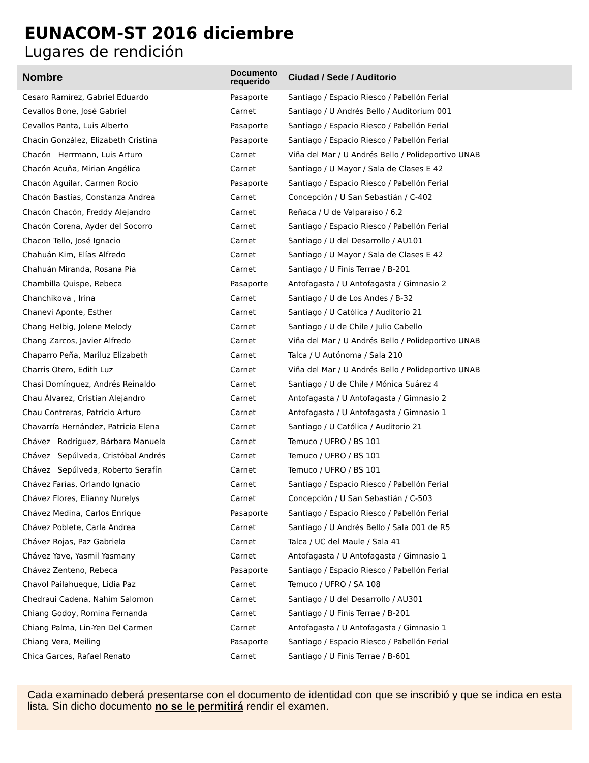EUNACOM-ST 2016 diciembre
Lugares de rendición
| Nombre | Documento requerido | Ciudad / Sede / Auditorio |
| --- | --- | --- |
| Cesaro Ramírez, Gabriel Eduardo | Pasaporte | Santiago / Espacio Riesco / Pabellón Ferial |
| Cevallos Bone, José Gabriel | Carnet | Santiago / U Andrés Bello / Auditorium 001 |
| Cevallos Panta, Luis Alberto | Pasaporte | Santiago / Espacio Riesco / Pabellón Ferial |
| Chacin González, Elizabeth Cristina | Pasaporte | Santiago / Espacio Riesco / Pabellón Ferial |
| Chacón Herrmann, Luis Arturo | Carnet | Viña del Mar / U Andrés Bello / Polideportivo UNAB |
| Chacón Acuña, Mirian Angélica | Carnet | Santiago / U Mayor / Sala de Clases E 42 |
| Chacón Aguilar, Carmen Rocío | Pasaporte | Santiago / Espacio Riesco / Pabellón Ferial |
| Chacón Bastías, Constanza Andrea | Carnet | Concepción / U San Sebastián / C-402 |
| Chacón Chacón, Freddy Alejandro | Carnet | Reñaca / U de Valparaíso / 6.2 |
| Chacón Corena, Ayder del Socorro | Carnet | Santiago / Espacio Riesco / Pabellón Ferial |
| Chacon Tello, José Ignacio | Carnet | Santiago / U del Desarrollo / AU101 |
| Chahuán Kim, Elías Alfredo | Carnet | Santiago / U Mayor / Sala de Clases E 42 |
| Chahuán Miranda, Rosana Pía | Carnet | Santiago / U Finis Terrae / B-201 |
| Chambilla Quispe, Rebeca | Pasaporte | Antofagasta / U Antofagasta / Gimnasio 2 |
| Chanchikova , Irina | Carnet | Santiago / U de Los Andes / B-32 |
| Chanevi Aponte, Esther | Carnet | Santiago / U Católica / Auditorio 21 |
| Chang Helbig, Jolene Melody | Carnet | Santiago / U de Chile / Julio Cabello |
| Chang Zarcos, Javier Alfredo | Carnet | Viña del Mar / U Andrés Bello / Polideportivo UNAB |
| Chaparro Peña, Mariluz Elizabeth | Carnet | Talca / U Autónoma / Sala 210 |
| Charris Otero, Edith Luz | Carnet | Viña del Mar / U Andrés Bello / Polideportivo UNAB |
| Chasi Domínguez, Andrés Reinaldo | Carnet | Santiago / U de Chile / Mónica Suárez 4 |
| Chau Álvarez, Cristian Alejandro | Carnet | Antofagasta / U Antofagasta / Gimnasio 2 |
| Chau Contreras, Patricio Arturo | Carnet | Antofagasta / U Antofagasta / Gimnasio 1 |
| Chavarría Hernández, Patricia Elena | Carnet | Santiago / U Católica / Auditorio 21 |
| Chávez Rodríguez, Bárbara Manuela | Carnet | Temuco / UFRO / BS 101 |
| Chávez Sepúlveda, Cristóbal Andrés | Carnet | Temuco / UFRO / BS 101 |
| Chávez Sepúlveda, Roberto Serafín | Carnet | Temuco / UFRO / BS 101 |
| Chávez Farías, Orlando Ignacio | Carnet | Santiago / Espacio Riesco / Pabellón Ferial |
| Chávez Flores, Elianny Nurelys | Carnet | Concepción / U San Sebastián / C-503 |
| Chávez Medina, Carlos Enrique | Pasaporte | Santiago / Espacio Riesco / Pabellón Ferial |
| Chávez Poblete, Carla Andrea | Carnet | Santiago / U Andrés Bello / Sala 001 de R5 |
| Chávez Rojas, Paz Gabriela | Carnet | Talca / UC del Maule / Sala 41 |
| Chávez Yave, Yasmil Yasmany | Carnet | Antofagasta / U Antofagasta / Gimnasio 1 |
| Chávez Zenteno, Rebeca | Pasaporte | Santiago / Espacio Riesco / Pabellón Ferial |
| Chavol Pailahueque, Lidia Paz | Carnet | Temuco / UFRO / SA 108 |
| Chedraui Cadena, Nahim Salomon | Carnet | Santiago / U del Desarrollo / AU301 |
| Chiang Godoy, Romina Fernanda | Carnet | Santiago / U Finis Terrae / B-201 |
| Chiang Palma, Lin-Yen Del Carmen | Carnet | Antofagasta / U Antofagasta / Gimnasio 1 |
| Chiang Vera, Meiling | Pasaporte | Santiago / Espacio Riesco / Pabellón Ferial |
| Chica Garces, Rafael Renato | Carnet | Santiago / U Finis Terrae / B-601 |
Cada examinado deberá presentarse con el documento de identidad con que se inscribió y que se indica en esta lista. Sin dicho documento no se le permitirá rendir el examen.